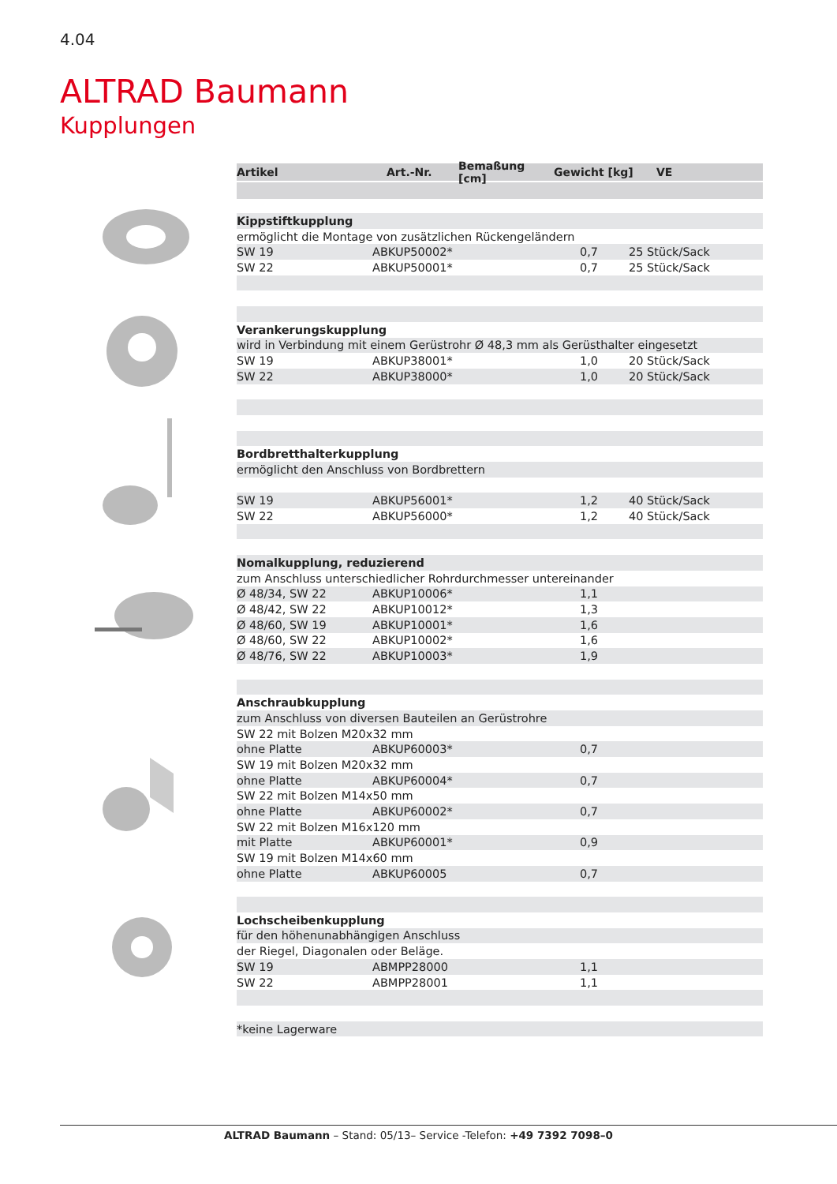4.04
ALTRAD Baumann
Kupplungen
Artikel Art.-Nr. Bemaßung [cm] Gewicht [kg] VE
| Kippstiftkupplung | | | |
| ermöglicht die Montage von zusätzlichen Rückengeländern | | | |
| SW 19 | ABKUP50002* | 0,7 | 25 Stück/Sack |
| SW 22 | ABKUP50001* | 0,7 | 25 Stück/Sack |
| Verankerungskupplung | | | |
| wird in Verbindung mit einem Gerüstrohr Ø 48,3 mm als Gerüsthalter eingesetzt | | | |
| SW 19 | ABKUP38001* | 1,0 | 20 Stück/Sack |
| SW 22 | ABKUP38000* | 1,0 | 20 Stück/Sack |
| Bordbretthalterkupplung | | | |
| ermöglicht den Anschluss von Bordbrettern | | | |
| SW 19 | ABKUP56001* | 1,2 | 40 Stück/Sack |
| SW 22 | ABKUP56000* | 1,2 | 40 Stück/Sack |
| Nomalkupplung, reduzierend | | | |
| zum Anschluss unterschiedlicher Rohrdurchmesser untereinander | | | |
| Ø 48/34, SW 22 | ABKUP10006* | 1,1 | |
| Ø 48/42, SW 22 | ABKUP10012* | 1,3 | |
| Ø 48/60, SW 19 | ABKUP10001* | 1,6 | |
| Ø 48/60, SW 22 | ABKUP10002* | 1,6 | |
| Ø 48/76, SW 22 | ABKUP10003* | 1,9 | |
| Anschraubkupplung | | | |
| zum Anschluss von diversen Bauteilen an Gerüstrohre | | | |
| SW 22 mit Bolzen M20x32 mm | | | |
| ohne Platte | ABKUP60003* | 0,7 | |
| SW 19 mit Bolzen M20x32 mm | | | |
| ohne Platte | ABKUP60004* | 0,7 | |
| SW 22 mit Bolzen M14x50 mm | | | |
| ohne Platte | ABKUP60002* | 0,7 | |
| SW 22 mit Bolzen M16x120 mm | | | |
| mit Platte | ABKUP60001* | 0,9 | |
| SW 19 mit Bolzen M14x60 mm | | | |
| ohne Platte | ABKUP60005 | 0,7 | |
| Lochscheibenkupplung | | | |
| für den höhenunabhängigen Anschluss | | | |
| der Riegel, Diagonalen oder Beläge. | | | |
| SW 19 | ABMPP28000 | 1,1 | |
| SW 22 | ABMPP28001 | 1,1 | |
| *keine Lagerware | | | |
ALTRAD Baumann – Stand: 05/13– Service -Telefon: +49 7392 7098–0